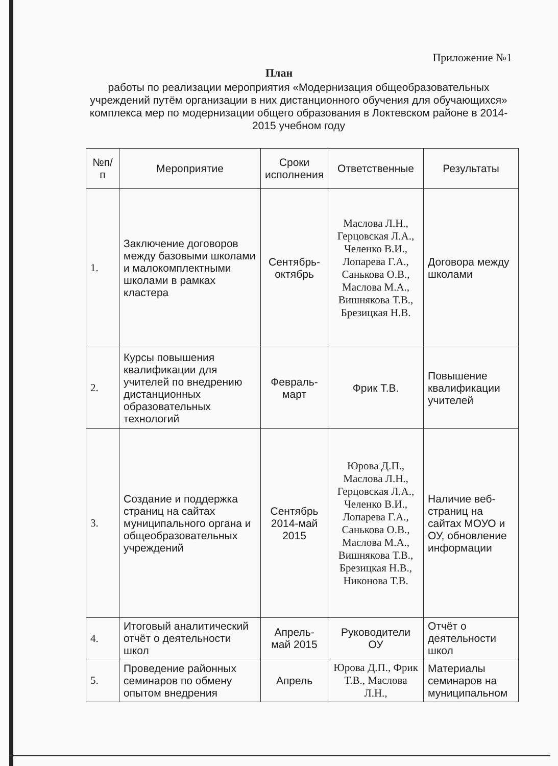Приложение №1
План
работы по реализации мероприятия «Модернизация общеобразовательных учреждений путём организации в них дистанционного обучения для обучающихся» комплекса мер по модернизации общего образования в Локтевском районе в 2014-2015 учебном году
| №п/п | Мероприятие | Сроки исполнения | Ответственные | Результаты |
| --- | --- | --- | --- | --- |
| 1. | Заключение договоров между базовыми школами и малокомплектными школами в рамках кластера | Сентябрь-октябрь | Маслова Л.Н., Герцовская Л.А., Челенко В.И., Лопарева Г.А., Санькова О.В., Маслова М.А., Вишнякова Т.В., Брезицкая Н.В. | Договора между школами |
| 2. | Курсы повышения квалификации для учителей по внедрению дистанционных образовательных технологий | Февраль-март | Фрик Т.В. | Повышение квалификации учителей |
| 3. | Создание и поддержка страниц на сайтах муниципального органа и общеобразовательных учреждений | Сентябрь 2014-май 2015 | Юрова Д.П., Маслова Л.Н., Герцовская Л.А., Челенко В.И., Лопарева Г.А., Санькова О.В., Маслова М.А., Вишнякова Т.В., Брезицкая Н.В., Никонова Т.В. | Наличие веб-страниц на сайтах МОУО и ОУ, обновление информации |
| 4. | Итоговый аналитический отчёт о деятельности школ | Апрель-май 2015 | Руководители ОУ | Отчёт о деятельности школ |
| 5. | Проведение районных семинаров по обмену опытом внедрения | Апрель | Юрова Д.П., Фрик Т.В., Маслова Л.Н., | Материалы семинаров на муниципальном |